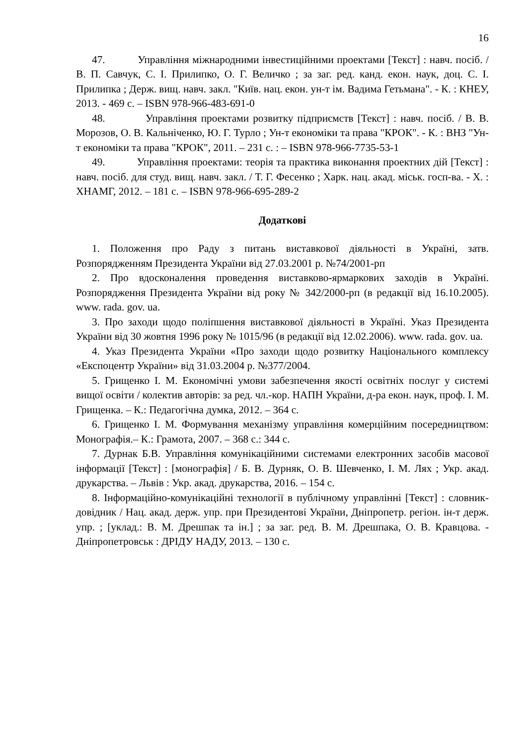16
47. Управління міжнародними інвестиційними проектами [Текст] : навч. посіб. / В. П. Савчук, С. І. Прилипко, О. Г. Величко ; за заг. ред. канд. екон. наук, доц. С. І. Прилипка ; Держ. вищ. навч. закл. "Київ. нац. екон. ун-т ім. Вадима Гетьмана". - К. : КНЕУ, 2013. - 469 с. – ISBN 978-966-483-691-0
48. Управління проектами розвитку підприємств [Текст] : навч. посіб. / В. В. Морозов, О. В. Кальніченко, Ю. Г. Турло ; Ун-т економіки та права "КРОК". - К. : ВНЗ "Ун-т економіки та права "КРОК", 2011. – 231 с. : – ISBN 978-966-7735-53-1
49. Управління проектами: теорія та практика виконання проектних дій [Текст] : навч. посіб. для студ. вищ. навч. закл. / Т. Г. Фесенко ; Харк. нац. акад. міськ. госп-ва. - Х. : ХНАМГ, 2012. – 181 с. – ISBN 978-966-695-289-2
Додаткові
1. Положення про Раду з питань виставкової діяльності в Україні, затв. Розпорядженням Президента України від 27.03.2001 р. №74/2001-рп
2. Про вдосконалення проведення виставково-ярмаркових заходів в Україні. Розпорядження Президента України від року № 342/2000-рп (в редакції від 16.10.2005). www. rada. gov. ua.
3. Про заходи щодо поліпшення виставкової діяльності в Україні. Указ Президента України від 30 жовтня 1996 року № 1015/96 (в редакції від 12.02.2006). www. rada. gov. ua.
4. Указ Президента України «Про заходи щодо розвитку Національного комплексу «Експоцентр України» від 31.03.2004 р. №377/2004.
5. Грищенко І. М. Економічні умови забезпечення якості освітніх послуг у системі вищої освіти / колектив авторів: за ред. чл.-кор. НАПН України, д-ра екон. наук, проф. І. М. Грищенка. – К.: Педагогічна думка, 2012. – 364 с.
6. Грищенко І. М. Формування механізму управління комерційним посередництвом: Монографія.– К.: Грамота, 2007. – 368 с.: 344 с.
7. Дурнак Б.В. Управління комунікаційними системами електронних засобів масової інформації [Текст] : [монографія] / Б. В. Дурняк, О. В. Шевченко, І. М. Лях ; Укр. акад. друкарства. – Львів : Укр. акад. друкарства, 2016. – 154 с.
8. Інформаційно-комунікаційні технології в публічному управлінні [Текст] : словник-довідник / Нац. акад. держ. упр. при Президентові України, Дніпропетр. регіон. ін-т держ. упр. ; [уклад.: В. М. Дрешпак та ін.] ; за заг. ред. В. М. Дрешпака, О. В. Кравцова. - Дніпропетровськ : ДРІДУ НАДУ, 2013. – 130 с.